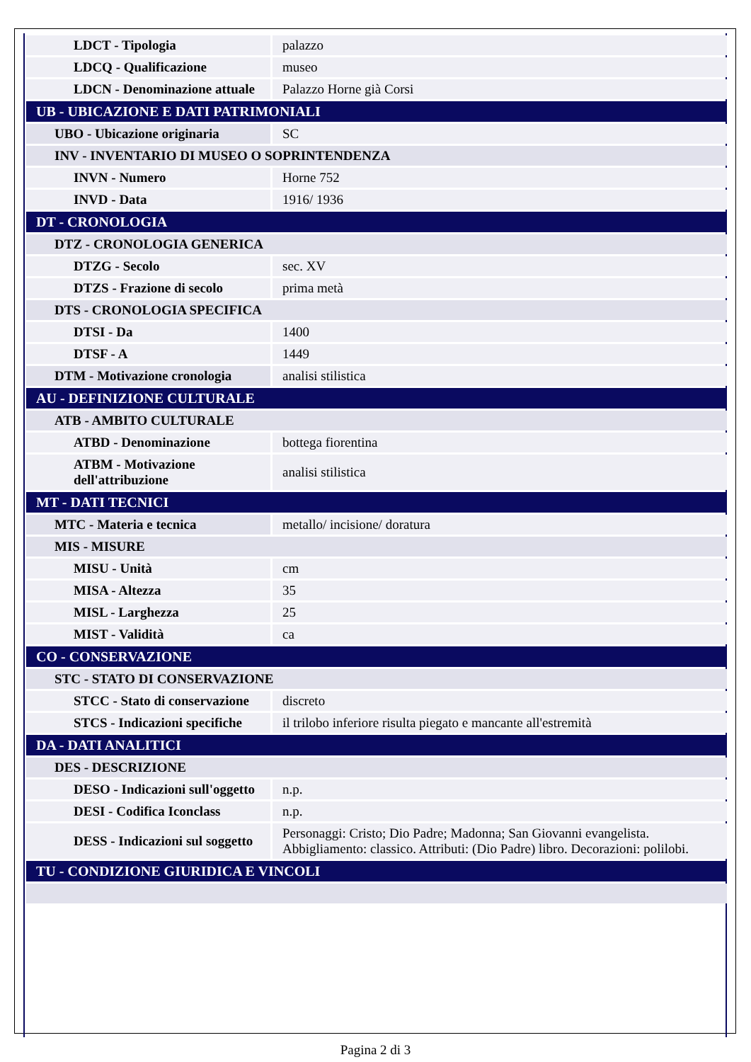| LDCT - Tipologia | palazzo |
| LDCQ - Qualificazione | museo |
| LDCN - Denominazione attuale | Palazzo Horne già Corsi |
| UB - UBICAZIONE E DATI PATRIMONIALI | |
| UBO - Ubicazione originaria | SC |
| INV - INVENTARIO DI MUSEO O SOPRINTENDENZA | |
| INVN - Numero | Horne 752 |
| INVD - Data | 1916/ 1936 |
| DT - CRONOLOGIA | |
| DTZ - CRONOLOGIA GENERICA | |
| DTZG - Secolo | sec. XV |
| DTZS - Frazione di secolo | prima metà |
| DTS - CRONOLOGIA SPECIFICA | |
| DTSI - Da | 1400 |
| DTSF - A | 1449 |
| DTM - Motivazione cronologia | analisi stilistica |
| AU - DEFINIZIONE CULTURALE | |
| ATB - AMBITO CULTURALE | |
| ATBD - Denominazione | bottega fiorentina |
| ATBM - Motivazione dell'attribuzione | analisi stilistica |
| MT - DATI TECNICI | |
| MTC - Materia e tecnica | metallo/ incisione/ doratura |
| MIS - MISURE | |
| MISU - Unità | cm |
| MISA - Altezza | 35 |
| MISL - Larghezza | 25 |
| MIST - Validità | ca |
| CO - CONSERVAZIONE | |
| STC - STATO DI CONSERVAZIONE | |
| STCC - Stato di conservazione | discreto |
| STCS - Indicazioni specifiche | il trilobo inferiore risulta piegato e mancante all'estremità |
| DA - DATI ANALITICI | |
| DES - DESCRIZIONE | |
| DESO - Indicazioni sull'oggetto | n.p. |
| DESI - Codifica Iconclass | n.p. |
| DESS - Indicazioni sul soggetto | Personaggi: Cristo; Dio Padre; Madonna; San Giovanni evangelista. Abbigliamento: classico. Attributi: (Dio Padre) libro. Decorazioni: polilobi. |
| TU - CONDIZIONE GIURIDICA E VINCOLI | |
Pagina 2 di 3